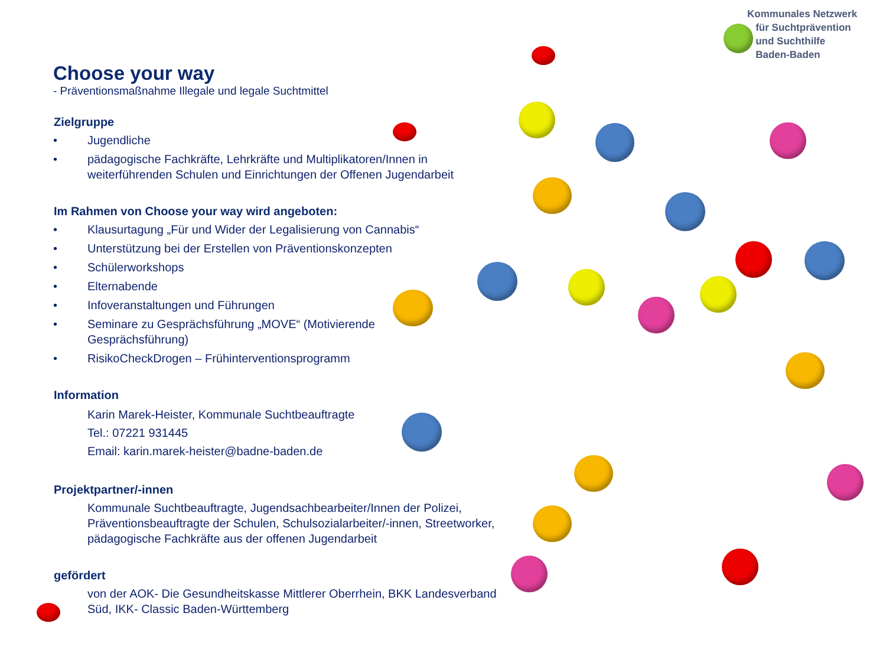Kommunales Netzwerk
für Suchtprävention
und Suchthilfe
Baden-Baden
Choose your way
- Präventionsmaßnahme Illegale und legale Suchtmittel
Zielgruppe
• Jugendliche
• pädagogische Fachkräfte, Lehrkräfte und Multiplikatoren/Innen in weiterführenden Schulen und Einrichtungen der Offenen Jugendarbeit
Im Rahmen von Choose your way wird angeboten:
• Klausurtagung „Für und Wider der Legalisierung von Cannabis“
• Unterstützung bei der Erstellen von Präventionskonzepten
• Schülerworkshops
• Elternabende
• Infoveranstaltungen und Führungen
• Seminare zu Gesprächsführung „MOVE“ (Motivierende
Gesprächsführung)
• RisikoCheckDrogen – Frühinterventionsprogramm
Information
Karin Marek-Heister, Kommunale Suchtbeauftragte
Tel.: 07221 931445
Email: karin.marek-heister@badne-baden.de
Projektpartner/-innen
Kommunale Suchtbeauftragte, Jugendsachbearbeiter/Innen der Polizei, Präventionsbeauftragte der Schulen, Schulsozialarbeiter/-innen, Streetworker, pädagogische Fachkräfte aus der offenen Jugendarbeit
gefördert
von der AOK- Die Gesundheitskasse Mittlerer Oberrhein, BKK Landesverband Süd, IKK- Classic Baden-Württemberg